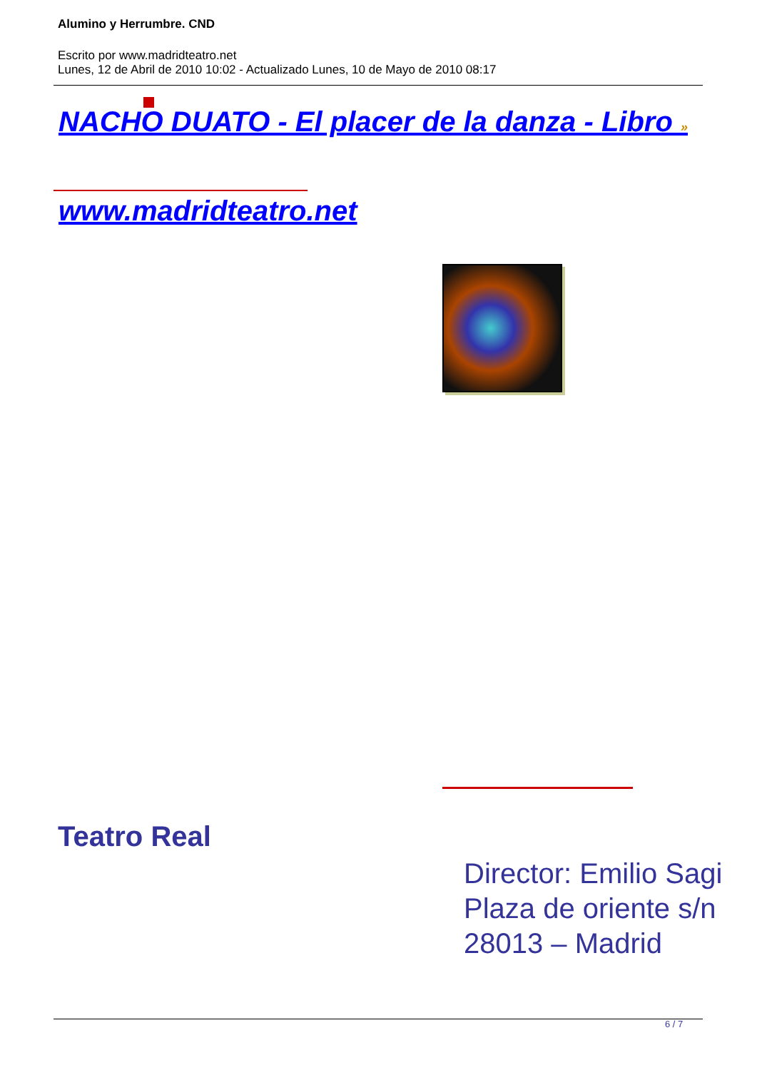Alumino y Herrumbre. CND
Escrito por www.madridteatro.net
Lunes, 12 de Abril de 2010 10:02 - Actualizado Lunes, 10 de Mayo de 2010 08:17
NACHO DUATO - El placer de la danza - Libro »
www.madridteatro.net
Teatro Real
Director: Emilio Sagi
Plaza de oriente s/n
28013 – Madrid
6 / 7